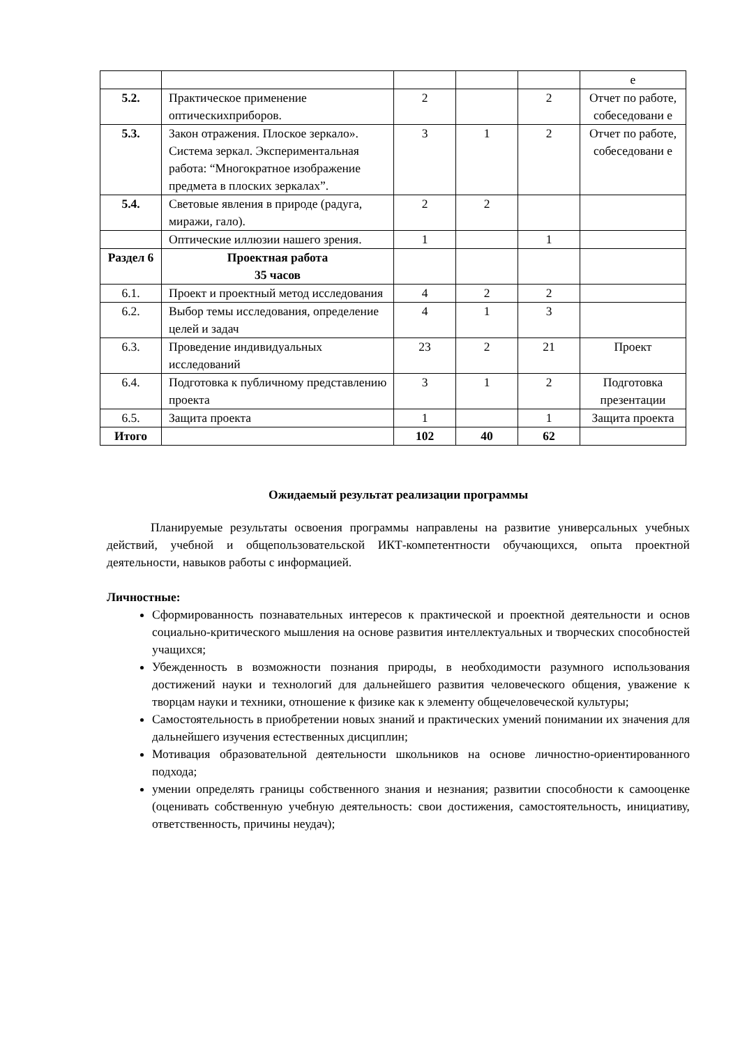| | | | | | е |
| 5.2. | Практическое применение оптическихприборов. | 2 | | 2 | Отчет по работе, собеседовани е |
| 5.3. | Закон отражения. Плоское зеркало». Система зеркал. Экспериментальная работа: “Многократное изображение предмета в плоских зеркалах”. | 3 | 1 | 2 | Отчет по работе, собеседовани е |
| 5.4. | Световые явления в природе (радуга, миражи, гало). | 2 | 2 | | |
| | Оптические иллюзии нашего зрения. | 1 | | 1 | |
| Раздел 6 | Проектная работа 35 часов | | | | |
| 6.1. | Проект и проектный метод исследования | 4 | 2 | 2 | |
| 6.2. | Выбор темы исследования, определение целей и задач | 4 | 1 | 3 | |
| 6.3. | Проведение индивидуальных исследований | 23 | 2 | 21 | Проект |
| 6.4. | Подготовка к публичному представлению проекта | 3 | 1 | 2 | Подготовка презентации |
| 6.5. | Защита проекта | 1 | | 1 | Защита проекта |
| Итого | | 102 | 40 | 62 | |
Ожидаемый результат реализации программы
Планируемые результаты освоения программы направлены на развитие универсальных учебных действий, учебной и общепользовательской ИКТ-компетентности обучающихся, опыта проектной деятельности, навыков работы с информацией.
Личностные:
Сформированность познавательных интересов к практической и проектной деятельности и основ социально-критического мышления на основе развития интеллектуальных и творческих способностей учащихся;
Убежденность в возможности познания природы, в необходимости разумного использования достижений науки и технологий для дальнейшего развития человеческого общения, уважение к творцам науки и техники, отношение к физике как к элементу общечеловеческой культуры;
Самостоятельность в приобретении новых знаний и практических умений понимании их значения для дальнейшего изучения естественных дисциплин;
Мотивация образовательной деятельности школьников на основе личностно-ориентированного подхода;
умении определять границы собственного знания и незнания; развитии способности к самооценке (оценивать собственную учебную деятельность: свои достижения, самостоятельность, инициативу, ответственность, причины неудач);